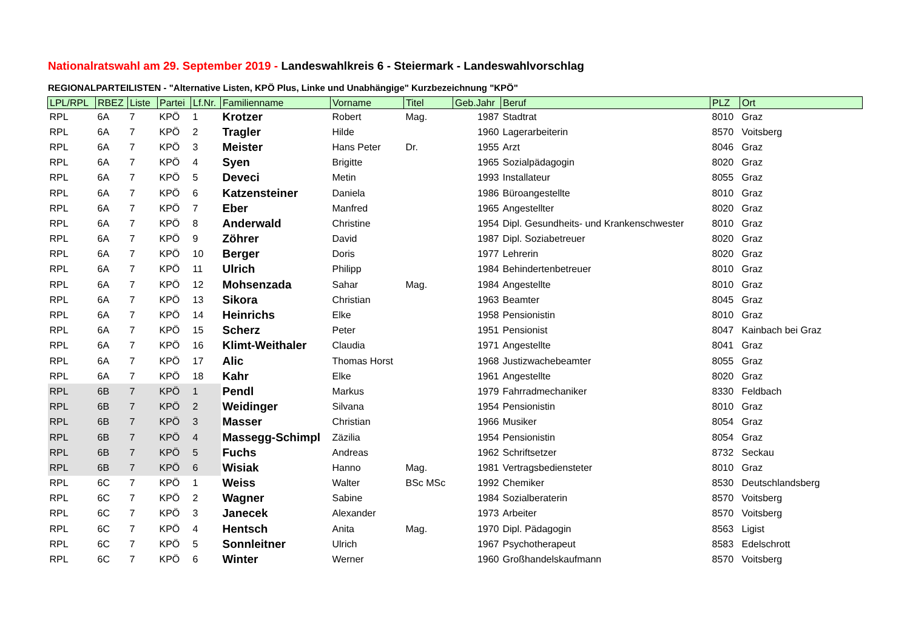Nationalratswahl am 29. September 2019 - Landeswahlkreis 6 - Steiermark - Landeswahlvorschlag
REGIONALPARTEILISTEN - "Alternative Listen, KPÖ Plus, Linke und Unabhängige" Kurzbezeichnung "KPÖ"
| LPL/RPL | RBEZ | Liste | Partei | Lf.Nr. | Familienname | Vorname | Titel | Geb.Jahr | Beruf | PLZ | Ort |
| --- | --- | --- | --- | --- | --- | --- | --- | --- | --- | --- | --- |
| RPL | 6A | 7 | KPÖ | 1 | Krotzer | Robert | Mag. | 1987 | Stadtrat | 8010 | Graz |
| RPL | 6A | 7 | KPÖ | 2 | Tragler | Hilde | | 1960 | Lagerarbeiterin | 8570 | Voitsberg |
| RPL | 6A | 7 | KPÖ | 3 | Meister | Hans Peter | Dr. | 1955 | Arzt | 8046 | Graz |
| RPL | 6A | 7 | KPÖ | 4 | Syen | Brigitte | | 1965 | Sozialpädagogin | 8020 | Graz |
| RPL | 6A | 7 | KPÖ | 5 | Deveci | Metin | | 1993 | Installateur | 8055 | Graz |
| RPL | 6A | 7 | KPÖ | 6 | Katzensteiner | Daniela | | 1986 | Büroangestellte | 8010 | Graz |
| RPL | 6A | 7 | KPÖ | 7 | Eber | Manfred | | 1965 | Angestellter | 8020 | Graz |
| RPL | 6A | 7 | KPÖ | 8 | Anderwald | Christine | | 1954 | Dipl. Gesundheits- und Krankenschwester | 8010 | Graz |
| RPL | 6A | 7 | KPÖ | 9 | Zöhrer | David | | 1987 | Dipl. Soziabetreuer | 8020 | Graz |
| RPL | 6A | 7 | KPÖ | 10 | Berger | Doris | | 1977 | Lehrerin | 8020 | Graz |
| RPL | 6A | 7 | KPÖ | 11 | Ulrich | Philipp | | 1984 | Behindertenbetreuer | 8010 | Graz |
| RPL | 6A | 7 | KPÖ | 12 | Mohsenzada | Sahar | Mag. | 1984 | Angestellte | 8010 | Graz |
| RPL | 6A | 7 | KPÖ | 13 | Sikora | Christian | | 1963 | Beamter | 8045 | Graz |
| RPL | 6A | 7 | KPÖ | 14 | Heinrichs | Elke | | 1958 | Pensionistin | 8010 | Graz |
| RPL | 6A | 7 | KPÖ | 15 | Scherz | Peter | | 1951 | Pensionist | 8047 | Kainbach bei Graz |
| RPL | 6A | 7 | KPÖ | 16 | Klimt-Weithaler | Claudia | | 1971 | Angestellte | 8041 | Graz |
| RPL | 6A | 7 | KPÖ | 17 | Alic | Thomas Horst | | 1968 | Justizwachebeamter | 8055 | Graz |
| RPL | 6A | 7 | KPÖ | 18 | Kahr | Elke | | 1961 | Angestellte | 8020 | Graz |
| RPL | 6B | 7 | KPÖ | 1 | Pendl | Markus | | 1979 | Fahrradmechaniker | 8330 | Feldbach |
| RPL | 6B | 7 | KPÖ | 2 | Weidinger | Silvana | | 1954 | Pensionistin | 8010 | Graz |
| RPL | 6B | 7 | KPÖ | 3 | Masser | Christian | | 1966 | Musiker | 8054 | Graz |
| RPL | 6B | 7 | KPÖ | 4 | Massegg-Schimpl | Zäzilia | | 1954 | Pensionistin | 8054 | Graz |
| RPL | 6B | 7 | KPÖ | 5 | Fuchs | Andreas | | 1962 | Schriftsetzer | 8732 | Seckau |
| RPL | 6B | 7 | KPÖ | 6 | Wisiak | Hanno | Mag. | 1981 | Vertragsbediensteter | 8010 | Graz |
| RPL | 6C | 7 | KPÖ | 1 | Weiss | Walter | BSc MSc | 1992 | Chemiker | 8530 | Deutschlandsberg |
| RPL | 6C | 7 | KPÖ | 2 | Wagner | Sabine | | 1984 | Sozialberaterin | 8570 | Voitsberg |
| RPL | 6C | 7 | KPÖ | 3 | Janecek | Alexander | | 1973 | Arbeiter | 8570 | Voitsberg |
| RPL | 6C | 7 | KPÖ | 4 | Hentsch | Anita | Mag. | 1970 | Dipl. Pädagogin | 8563 | Ligist |
| RPL | 6C | 7 | KPÖ | 5 | Sonnleitner | Ulrich | | 1967 | Psychotherapeut | 8583 | Edelschrott |
| RPL | 6C | 7 | KPÖ | 6 | Winter | Werner | | 1960 | Großhandelskaufmann | 8570 | Voitsberg |